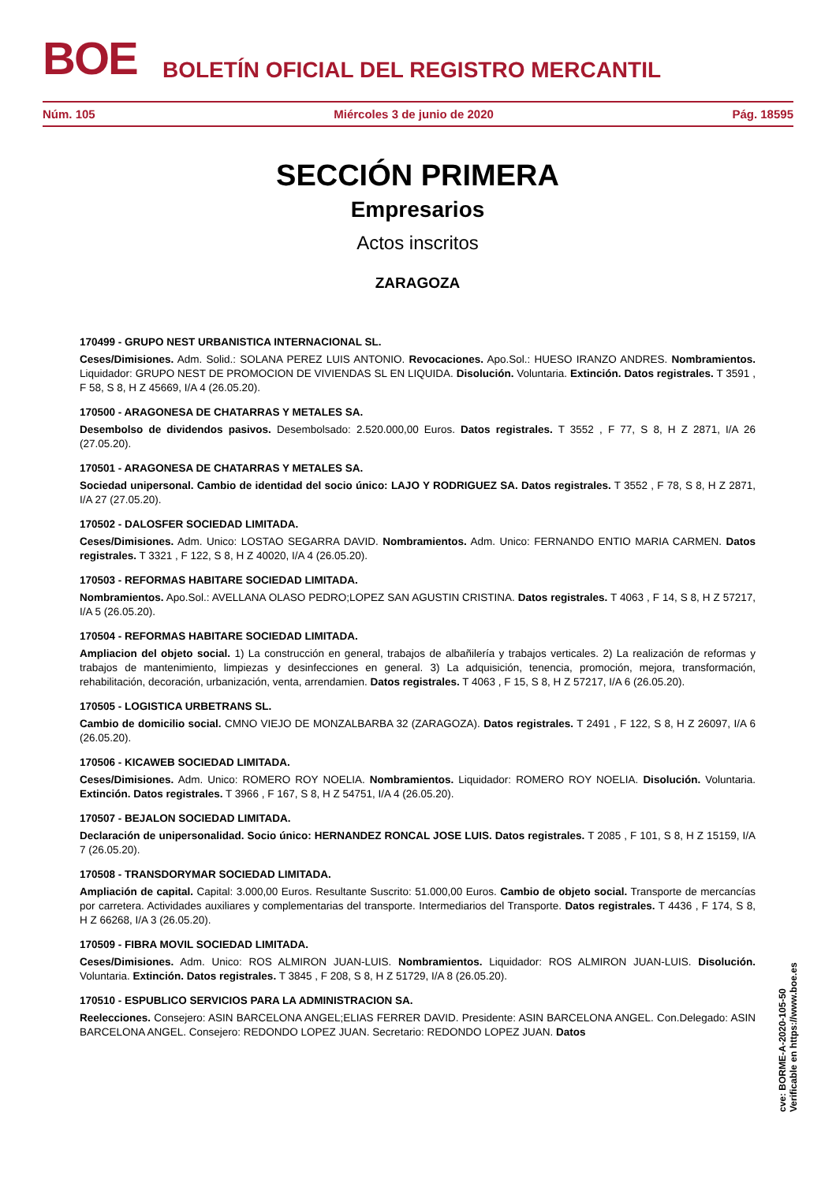BOE BOLETÍN OFICIAL DEL REGISTRO MERCANTIL
Núm. 105 Miércoles 3 de junio de 2020 Pág. 18595
SECCIÓN PRIMERA
Empresarios
Actos inscritos
ZARAGOZA
170499 - GRUPO NEST URBANISTICA INTERNACIONAL SL.
Ceses/Dimisiones. Adm. Solid.: SOLANA PEREZ LUIS ANTONIO. Revocaciones. Apo.Sol.: HUESO IRANZO ANDRES. Nombramientos. Liquidador: GRUPO NEST DE PROMOCION DE VIVIENDAS SL EN LIQUIDA. Disolución. Voluntaria. Extinción. Datos registrales. T 3591 , F 58, S 8, H Z 45669, I/A 4 (26.05.20).
170500 - ARAGONESA DE CHATARRAS Y METALES SA.
Desembolso de dividendos pasivos. Desembolsado: 2.520.000,00 Euros. Datos registrales. T 3552 , F 77, S 8, H Z 2871, I/A 26 (27.05.20).
170501 - ARAGONESA DE CHATARRAS Y METALES SA.
Sociedad unipersonal. Cambio de identidad del socio único: LAJO Y RODRIGUEZ SA. Datos registrales. T 3552 , F 78, S 8, H Z 2871, I/A 27 (27.05.20).
170502 - DALOSFER SOCIEDAD LIMITADA.
Ceses/Dimisiones. Adm. Unico: LOSTAO SEGARRA DAVID. Nombramientos. Adm. Unico: FERNANDO ENTIO MARIA CARMEN. Datos registrales. T 3321 , F 122, S 8, H Z 40020, I/A 4 (26.05.20).
170503 - REFORMAS HABITARE SOCIEDAD LIMITADA.
Nombramientos. Apo.Sol.: AVELLANA OLASO PEDRO;LOPEZ SAN AGUSTIN CRISTINA. Datos registrales. T 4063 , F 14, S 8, H Z 57217, I/A 5 (26.05.20).
170504 - REFORMAS HABITARE SOCIEDAD LIMITADA.
Ampliacion del objeto social. 1) La construcción en general, trabajos de albañilería y trabajos verticales. 2) La realización de reformas y trabajos de mantenimiento, limpiezas y desinfecciones en general. 3) La adquisición, tenencia, promoción, mejora, transformación, rehabilitación, decoración, urbanización, venta, arrendamien. Datos registrales. T 4063 , F 15, S 8, H Z 57217, I/A 6 (26.05.20).
170505 - LOGISTICA URBETRANS SL.
Cambio de domicilio social. CMNO VIEJO DE MONZALBARBA 32 (ZARAGOZA). Datos registrales. T 2491 , F 122, S 8, H Z 26097, I/A 6 (26.05.20).
170506 - KICAWEB SOCIEDAD LIMITADA.
Ceses/Dimisiones. Adm. Unico: ROMERO ROY NOELIA. Nombramientos. Liquidador: ROMERO ROY NOELIA. Disolución. Voluntaria. Extinción. Datos registrales. T 3966 , F 167, S 8, H Z 54751, I/A 4 (26.05.20).
170507 - BEJALON SOCIEDAD LIMITADA.
Declaración de unipersonalidad. Socio único: HERNANDEZ RONCAL JOSE LUIS. Datos registrales. T 2085 , F 101, S 8, H Z 15159, I/A 7 (26.05.20).
170508 - TRANSDORYMAR SOCIEDAD LIMITADA.
Ampliación de capital. Capital: 3.000,00 Euros. Resultante Suscrito: 51.000,00 Euros. Cambio de objeto social. Transporte de mercancías por carretera. Actividades auxiliares y complementarias del transporte. Intermediarios del Transporte. Datos registrales. T 4436 , F 174, S 8, H Z 66268, I/A 3 (26.05.20).
170509 - FIBRA MOVIL SOCIEDAD LIMITADA.
Ceses/Dimisiones. Adm. Unico: ROS ALMIRON JUAN-LUIS. Nombramientos. Liquidador: ROS ALMIRON JUAN-LUIS. Disolución. Voluntaria. Extinción. Datos registrales. T 3845 , F 208, S 8, H Z 51729, I/A 8 (26.05.20).
170510 - ESPUBLICO SERVICIOS PARA LA ADMINISTRACION SA.
Reelecciones. Consejero: ASIN BARCELONA ANGEL;ELIAS FERRER DAVID. Presidente: ASIN BARCELONA ANGEL. Con.Delegado: ASIN BARCELONA ANGEL. Consejero: REDONDO LOPEZ JUAN. Secretario: REDONDO LOPEZ JUAN. Datos
cve: BORME-A-2020-105-50
Verificable en https://www.boe.es